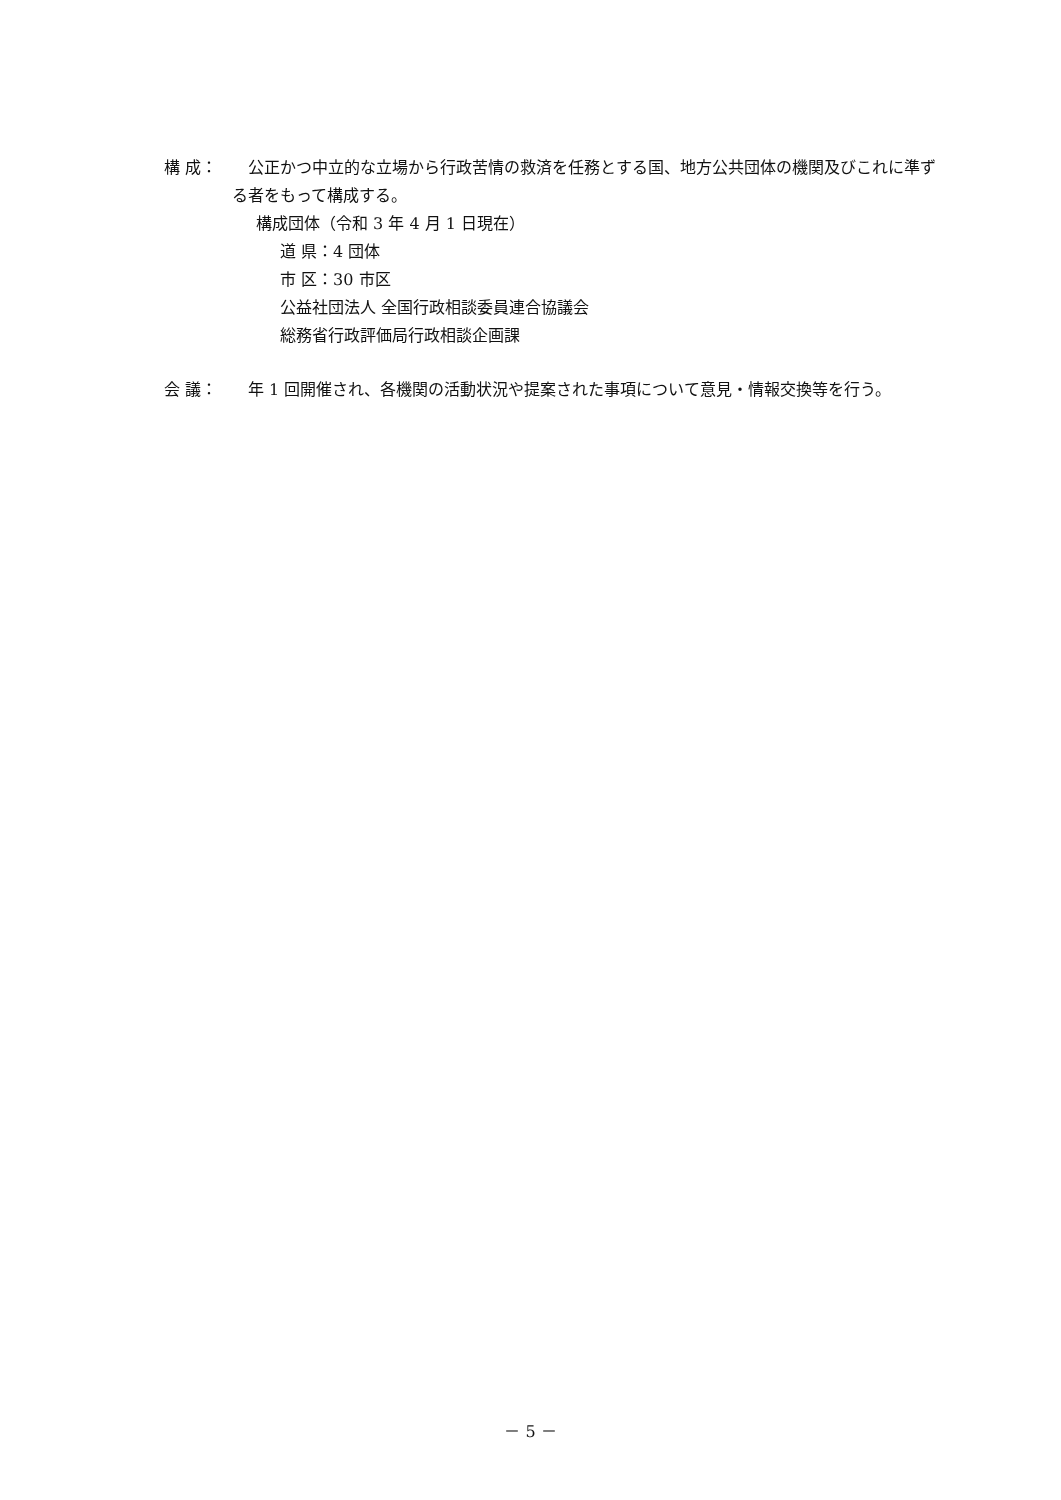構 成： 　公正かつ中立的な立場から行政苦情の救済を任務とする国、地方公共団体の機関及びこれに準ずる者をもって構成する。
構成団体（令和 3 年 4 月 1 日現在）
道 県：4 団体
市 区：30 市区
公益社団法人 全国行政相談委員連合協議会
総務省行政評価局行政相談企画課
会 議： 　年 1 回開催され、各機関の活動状況や提案された事項について意見・情報交換等を行う。
－ 5 －